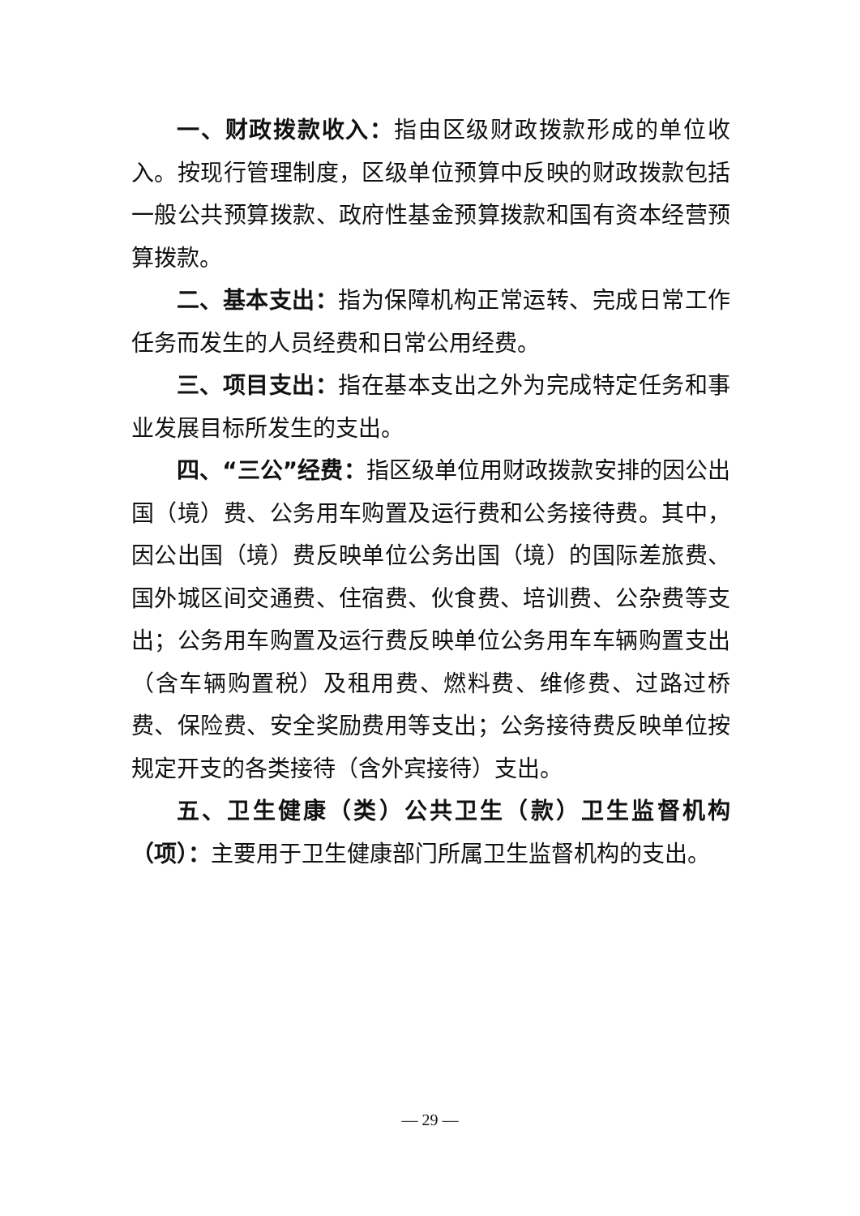一、财政拨款收入：指由区级财政拨款形成的单位收入。按现行管理制度，区级单位预算中反映的财政拨款包括一般公共预算拨款、政府性基金预算拨款和国有资本经营预算拨款。
二、基本支出：指为保障机构正常运转、完成日常工作任务而发生的人员经费和日常公用经费。
三、项目支出：指在基本支出之外为完成特定任务和事业发展目标所发生的支出。
四、“三公”经费：指区级单位用财政拨款安排的因公出国（境）费、公务用车购置及运行费和公务接待费。其中，因公出国（境）费反映单位公务出国（境）的国际差旅费、国外城区间交通费、住宿费、伙食费、培训费、公杂费等支出；公务用车购置及运行费反映单位公务用车车辆购置支出（含车辆购置税）及租用费、燃料费、维修费、过路过桥费、保险费、安全奖励费用等支出；公务接待费反映单位按规定开支的各类接待（含外宾接待）支出。
五、卫生健康（类）公共卫生（款）卫生监督机构（项）：主要用于卫生健康部门所属卫生监督机构的支出。
— 29 —